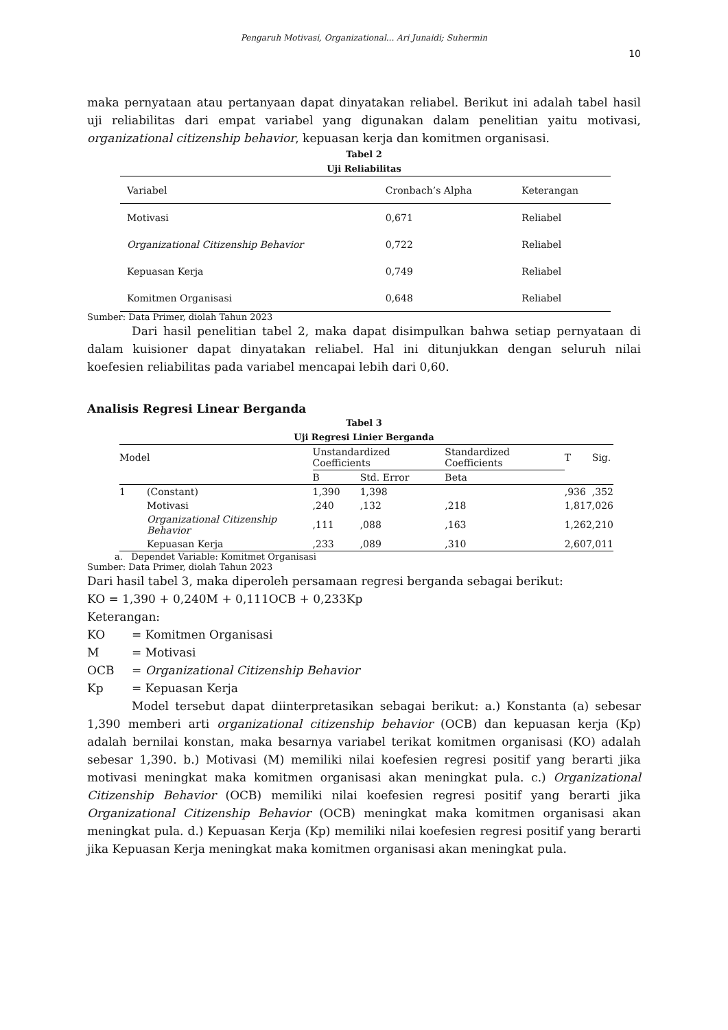Pengaruh Motivasi, Organizational... Ari Junaidi; Suhermin
10
maka pernyataan atau pertanyaan dapat dinyatakan reliabel. Berikut ini adalah tabel hasil uji reliabilitas dari empat variabel yang digunakan dalam penelitian yaitu motivasi, organizational citizenship behavior, kepuasan kerja dan komitmen organisasi.
Tabel 2
Uji Reliabilitas
| Variabel | Cronbach’s Alpha | Keterangan |
| Motivasi | 0,671 | Reliabel |
| Organizational Citizenship Behavior | 0,722 | Reliabel |
| Kepuasan Kerja | 0,749 | Reliabel |
| Komitmen Organisasi | 0,648 | Reliabel |
Sumber: Data Primer, diolah Tahun 2023
Dari hasil penelitian tabel 2, maka dapat disimpulkan bahwa setiap pernyataan di dalam kuisioner dapat dinyatakan reliabel. Hal ini ditunjukkan dengan seluruh nilai koefesien reliabilitas pada variabel mencapai lebih dari 0,60.
Analisis Regresi Linear Berganda
Tabel 3
Uji Regresi Linier Berganda
| Model | | Unstandardized Coefficients | | Standardized Coefficients | T | Sig. |
| --- | --- | --- | --- | --- | --- | --- |
| | | B | Std. Error | Beta | | |
| 1 | (Constant) | 1,390 | 1,398 | | ,936 | ,352 |
| | Motivasi | ,240 | ,132 | ,218 | 1,817 | ,026 |
| | Organizational Citizenship Behavior | ,111 | ,088 | ,163 | 1,262 | ,210 |
| | Kepuasan Kerja | ,233 | ,089 | ,310 | 2,607 | ,011 |
a. Dependet Variable: Komitmet Organisasi
Sumber: Data Primer, diolah Tahun 2023
Dari hasil tabel 3, maka diperoleh persamaan regresi berganda sebagai berikut:
KO = 1,390 + 0,240M + 0,111OCB + 0,233Kp
Keterangan:
| KO | = Komitmen Organisasi |
| M | = Motivasi |
| OCB | = Organizational Citizenship Behavior |
| Kp | = Kepuasan Kerja |
Model tersebut dapat diinterpretasikan sebagai berikut: a.) Konstanta (a) sebesar 1,390 memberi arti organizational citizenship behavior (OCB) dan kepuasan kerja (Kp) adalah bernilai konstan, maka besarnya variabel terikat komitmen organisasi (KO) adalah sebesar 1,390. b.) Motivasi (M) memiliki nilai koefesien regresi positif yang berarti jika motivasi meningkat maka komitmen organisasi akan meningkat pula. c.) Organizational Citizenship Behavior (OCB) memiliki nilai koefesien regresi positif yang berarti jika Organizational Citizenship Behavior (OCB) meningkat maka komitmen organisasi akan meningkat pula. d.) Kepuasan Kerja (Kp) memiliki nilai koefesien regresi positif yang berarti jika Kepuasan Kerja meningkat maka komitmen organisasi akan meningkat pula.